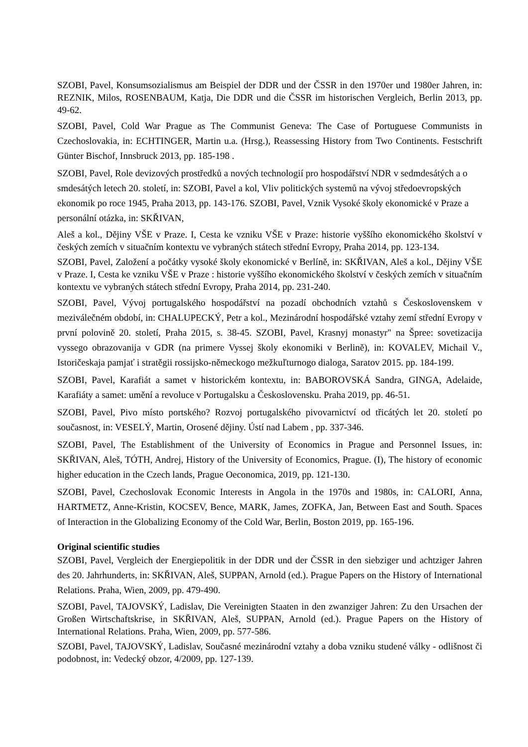SZOBI, Pavel, Konsumsozialismus am Beispiel der DDR und der ČSSR in den 1970er und 1980er Jahren, in: REZNIK, Milos, ROSENBAUM, Katja, Die DDR und die ČSSR im historischen Vergleich, Berlin 2013, pp. 49-62.
SZOBI, Pavel, Cold War Prague as The Communist Geneva: The Case of Portuguese Communists in Czechoslovakia, in: ECHTINGER, Martin u.a. (Hrsg.), Reassessing History from Two Continents. Festschrift Günter Bischof, Innsbruck 2013, pp. 185-198 .
SZOBI, Pavel, Role devizových prostředků a nových technologií pro hospodářství NDR v sedmdesátých a o smdesátých letech 20. století, in: SZOBI, Pavel a kol, Vliv politických systemů na vývoj středoevropských ekonomik po roce 1945, Praha 2013, pp. 143-176. SZOBI, Pavel, Vznik Vysoké školy ekonomické v Praze a personální otázka, in: SKŘIVAN,
Aleš a kol., Dějiny VŠE v Praze. I, Cesta ke vzniku VŠE v Praze: historie vyššího ekonomického školství v českých zemích v situačním kontextu ve vybraných státech střední Evropy, Praha 2014, pp. 123-134.
SZOBI, Pavel, Založení a počátky vysoké školy ekonomické v Berlíně, in: SKŘIVAN, Aleš a kol., Dějiny VŠE v Praze. I, Cesta ke vzniku VŠE v Praze : historie vyššího ekonomického školství v českých zemích v situačním kontextu ve vybraných státech střední Evropy, Praha 2014, pp. 231-240.
SZOBI, Pavel, Vývoj portugalského hospodářství na pozadí obchodních vztahů s Československem v meziválečném období, in: CHALUPECKÝ, Petr a kol., Mezinárodní hospodářské vztahy zemí střední Evropy v první polovině 20. století, Praha 2015, s. 38-45. SZOBI, Pavel, Krasnyj monastyr" na Špree: sovetizacija vyssego obrazovanija v GDR (na primere Vyssej školy ekonomiki v Berlině), in: KOVALEV, Michail V., Istoričeskaja pamjať i stratěgii rossijsko-německogo mežkuľturnogo dialoga, Saratov 2015. pp. 184-199.
SZOBI, Pavel, Karafiát a samet v historickém kontextu, in: BABOROVSKÁ Sandra, GINGA, Adelaide, Karafiáty a samet: umění a revoluce v Portugalsku a Československu. Praha 2019, pp. 46-51.
SZOBI, Pavel, Pivo místo portského? Rozvoj portugalského pivovarnictví od třicátých let 20. století po současnost, in: VESELÝ, Martin, Orosené dějiny. Ústí nad Labem , pp. 337-346.
SZOBI, Pavel, The Establishment of the University of Economics in Prague and Personnel Issues, in: SKŘIVAN, Aleš, TÓTH, Andrej, History of the University of Economics, Prague. (I), The history of economic higher education in the Czech lands, Prague Oeconomica, 2019, pp. 121-130.
SZOBI, Pavel, Czechoslovak Economic Interests in Angola in the 1970s and 1980s, in: CALORI, Anna, HARTMETZ, Anne-Kristin, KOCSEV, Bence, MARK, James, ZOFKA, Jan, Between East and South. Spaces of Interaction in the Globalizing Economy of the Cold War, Berlin, Boston 2019, pp. 165-196.
Original scientific studies
SZOBI, Pavel, Vergleich der Energiepolitik in der DDR und der ČSSR in den siebziger und achtziger Jahren des 20. Jahrhunderts, in: SKŘIVAN, Aleš, SUPPAN, Arnold (ed.). Prague Papers on the History of International Relations. Praha, Wien, 2009, pp. 479-490.
SZOBI, Pavel, TAJOVSKÝ, Ladislav, Die Vereinigten Staaten in den zwanziger Jahren: Zu den Ursachen der Großen Wirtschaftskrise, in SKŘIVAN, Aleš, SUPPAN, Arnold (ed.). Prague Papers on the History of International Relations. Praha, Wien, 2009, pp. 577-586.
SZOBI, Pavel, TAJOVSKÝ, Ladislav, Současné mezinárodní vztahy a doba vzniku studené války - odlišnost či podobnost, in: Vedecký obzor, 4/2009, pp. 127-139.